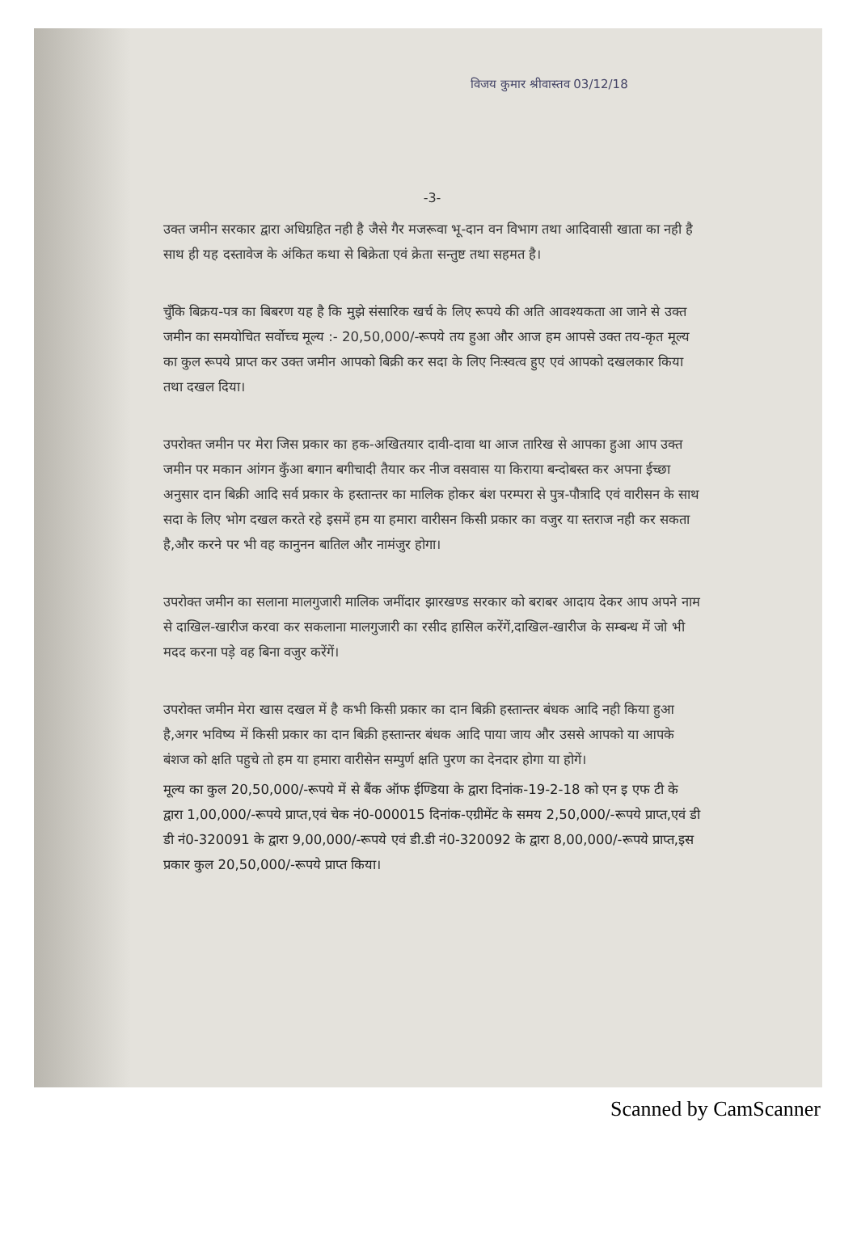विजय कुमार श्रीवास्तव 03/12/18
-3-
उक्त जमीन सरकार द्वारा अधिग्रहित नही है जैसे गैर मजरूवा भू-दान वन विभाग तथा आदिवासी खाता का नही है साथ ही यह दस्तावेज के अंकित कथा से बिक्रेता एवं क्रेता सन्तुष्ट तथा सहमत है।
चुँकि बिक्रय-पत्र का बिबरण यह है कि मुझे संसारिक खर्च के लिए रूपये की अति आवश्यकता आ जाने से उक्त जमीन का समयोचित सर्वोच्च मूल्य :- 20,50,000/-रूपये तय हुआ और आज हम आपसे उक्त तय-कृत मूल्य का कुल रूपये प्राप्त कर उक्त जमीन आपको बिक्री कर सदा के लिए निःस्वत्व हुए एवं आपको दखलकार किया तथा दखल दिया।
उपरोक्त जमीन पर मेरा जिस प्रकार का हक-अखितयार दावी-दावा था आज तारिख से आपका हुआ आप उक्त जमीन पर मकान आंगन कुँआ बगान बगीचादी तैयार कर नीज वसवास या किराया बन्दोबस्त कर अपना ईच्छा अनुसार दान बिक्री आदि सर्व प्रकार के हस्तान्तर का मालिक होकर बंश परम्परा से पुत्र-पौत्रादि एवं वारीसन के साथ सदा के लिए भोग दखल करते रहे इसमें हम या हमारा वारीसन किसी प्रकार का वजुर या स्तराज नही कर सकता है,और करने पर भी वह कानुनन बातिल और नामंजुर होगा।
उपरोक्त जमीन का सलाना मालगुजारी मालिक जमींदार झारखण्ड सरकार को बराबर आदाय देकर आप अपने नाम से दाखिल-खारीज करवा कर सकलाना मालगुजारी का रसीद हासिल करेंगें,दाखिल-खारीज के सम्बन्ध में जो भी मदद करना पड़े वह बिना वजुर करेंगें।
उपरोक्त जमीन मेरा खास दखल में है कभी किसी प्रकार का दान बिक्री हस्तान्तर बंधक आदि नही किया हुआ है,अगर भविष्य में किसी प्रकार का दान बिक्री हस्तान्तर बंधक आदि पाया जाय और उससे आपको या आपके बंशज को क्षति पहुचे तो हम या हमारा वारीसेन सम्पुर्ण क्षति पुरण का देनदार होगा या होगें।
मूल्य का कुल 20,50,000/-रूपये में से बैंक ऑफ ईण्डिया के द्वारा दिनांक-19-2-18 को एन इ एफ टी के द्वारा 1,00,000/-रूपये प्राप्त,एवं चेक नं0-000015 दिनांक-एग्रीमेंट के समय 2,50,000/-रूपये प्राप्त,एवं डी डी नं0-320091 के द्वारा 9,00,000/-रूपये एवं डी.डी नं0-320092 के द्वारा 8,00,000/-रूपये प्राप्त,इस प्रकार कुल 20,50,000/-रूपये प्राप्त किया।
Scanned by CamScanner